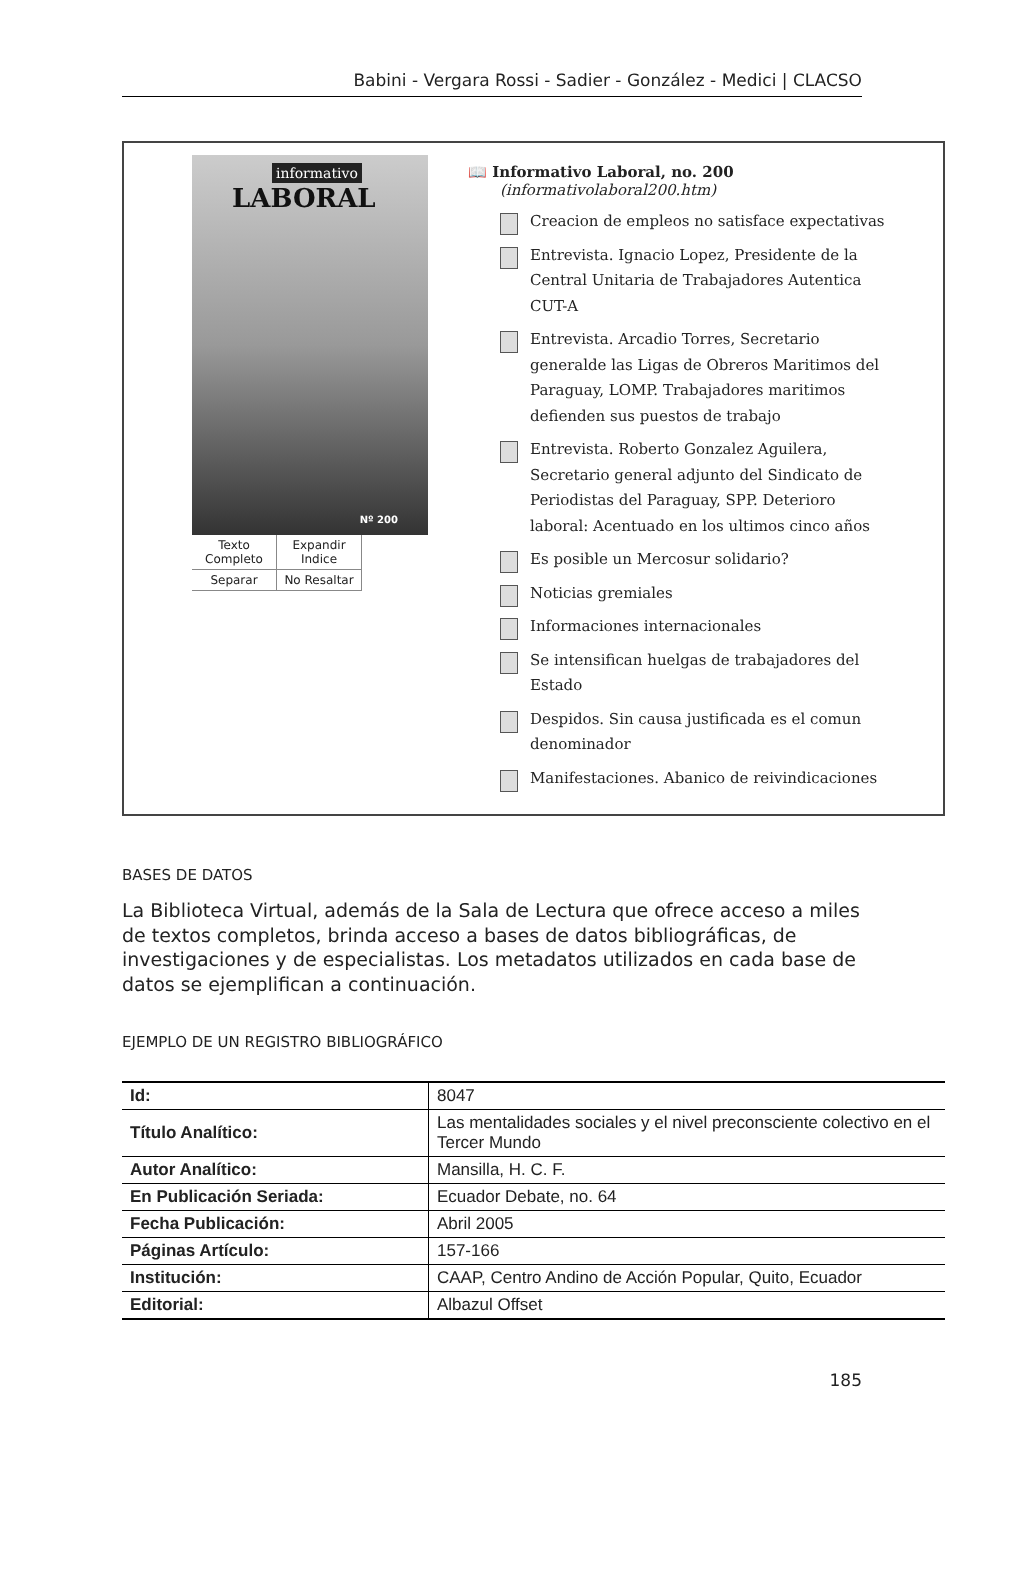Babini - Vergara Rossi - Sadier - González - Medici | CLACSO
informativo
LABORAL
Nº 200
Texto Completo
Expandir Indice
Separar
No Resaltar
📖 Informativo Laboral, no. 200
(informativolaboral200.htm)
Creacion de empleos no satisface expectativas
Entrevista. Ignacio Lopez, Presidente de la Central Unitaria de Trabajadores Autentica CUT-A
Entrevista. Arcadio Torres, Secretario generalde las Ligas de Obreros Maritimos del Paraguay, LOMP. Trabajadores maritimos defienden sus puestos de trabajo
Entrevista. Roberto Gonzalez Aguilera, Secretario general adjunto del Sindicato de Periodistas del Paraguay, SPP. Deterioro laboral: Acentuado en los ultimos cinco años
Es posible un Mercosur solidario?
Noticias gremiales
Informaciones internacionales
Se intensifican huelgas de trabajadores del Estado
Despidos. Sin causa justificada es el comun denominador
Manifestaciones. Abanico de reivindicaciones
BASES DE DATOS
La Biblioteca Virtual, además de la Sala de Lectura que ofrece acceso a miles de textos completos, brinda acceso a bases de datos bibliográficas, de investigaciones y de especialistas. Los metadatos utilizados en cada base de datos se ejemplifican a continuación.
EJEMPLO DE UN REGISTRO BIBLIOGRÁFICO
| Id: | 8047 |
| Título Analítico: | Las mentalidades sociales y el nivel preconsciente colectivo en el Tercer Mundo |
| Autor Analítico: | Mansilla, H. C. F. |
| En Publicación Seriada: | Ecuador Debate, no. 64 |
| Fecha Publicación: | Abril 2005 |
| Páginas Artículo: | 157-166 |
| Institución: | CAAP, Centro Andino de Acción Popular, Quito, Ecuador |
| Editorial: | Albazul Offset |
185